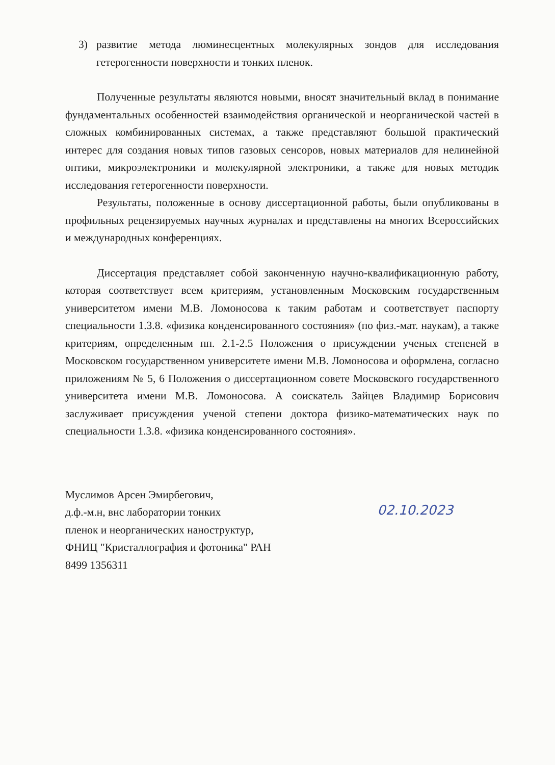3) развитие метода люминесцентных молекулярных зондов для исследования гетерогенности поверхности и тонких пленок.
Полученные результаты являются новыми, вносят значительный вклад в понимание фундаментальных особенностей взаимодействия органической и неорганической частей в сложных комбинированных системах, а также представляют большой практический интерес для создания новых типов газовых сенсоров, новых материалов для нелинейной оптики, микроэлектроники и молекулярной электроники, а также для новых методик исследования гетерогенности поверхности.
Результаты, положенные в основу диссертационной работы, были опубликованы в профильных рецензируемых научных журналах и представлены на многих Всероссийских и международных конференциях.
Диссертация представляет собой законченную научно-квалификационную работу, которая соответствует всем критериям, установленным Московским государственным университетом имени М.В. Ломоносова к таким работам и соответствует паспорту специальности 1.3.8. «физика конденсированного состояния» (по физ.-мат. наукам), а также критериям, определенным пп. 2.1-2.5 Положения о присуждении ученых степеней в Московском государственном университете имени М.В. Ломоносова и оформлена, согласно приложениям № 5, 6 Положения о диссертационном совете Московского государственного университета имени М.В. Ломоносова. А соискатель Зайцев Владимир Борисович заслуживает присуждения ученой степени доктора физико-математических наук по специальности 1.3.8. «физика конденсированного состояния».
Муслимов Арсен Эмирбегович,
д.ф.-м.н, внс лаборатории тонких
пленок и неорганических наноструктур,
ФНИЦ "Кристаллография и фотоника" РАН
8499 1356311
02.10.2023